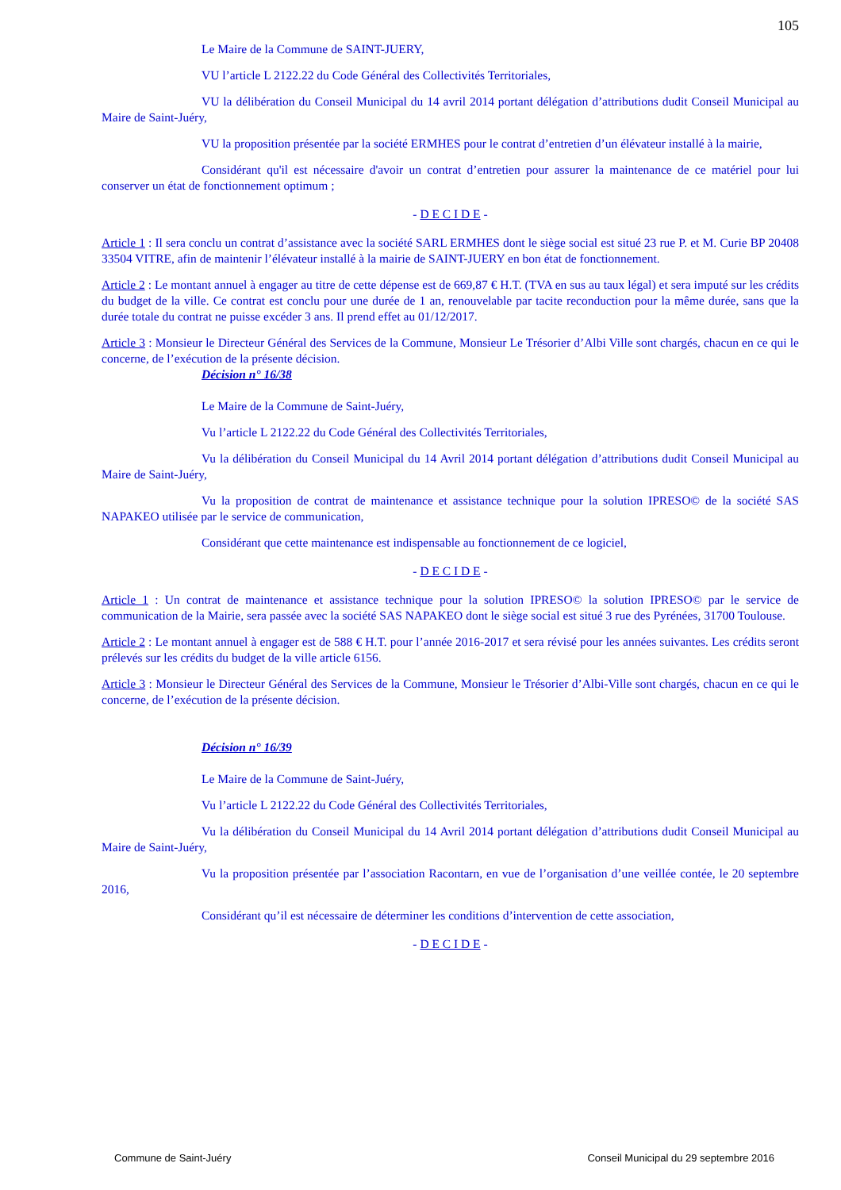105
Le Maire de la Commune de SAINT-JUERY,
VU l’article L 2122.22 du Code Général des Collectivités Territoriales,
VU la délibération du Conseil Municipal du 14 avril 2014 portant délégation d’attributions dudit Conseil Municipal au Maire de Saint-Juéry,
VU la proposition présentée par la société ERMHES pour le contrat d’entretien d’un élévateur installé à la mairie,
Considérant qu'il est nécessaire d'avoir un contrat d’entretien pour assurer la maintenance de ce matériel pour lui conserver un état de fonctionnement optimum ;
- D E C I D E -
Article 1 : Il sera conclu un contrat d’assistance avec la société SARL ERMHES dont le siège social est situé 23 rue P. et M. Curie BP 20408 33504 VITRE, afin de maintenir l’élévateur installé à la mairie de SAINT-JUERY en bon état de fonctionnement.
Article 2 : Le montant annuel à engager au titre de cette dépense est de 669,87 € H.T. (TVA en sus au taux légal) et sera imputé sur les crédits du budget de la ville. Ce contrat est conclu pour une durée de 1 an, renouvelable par tacite reconduction pour la même durée, sans que la durée totale du contrat ne puisse excéder 3 ans. Il prend effet au 01/12/2017.
Article 3 : Monsieur le Directeur Général des Services de la Commune, Monsieur Le Trésorier d’Albi Ville sont chargés, chacun en ce qui le concerne, de l’exécution de la présente décision.
Décision n° 16/38
Le Maire de la Commune de Saint-Juéry,
Vu l’article L 2122.22 du Code Général des Collectivités Territoriales,
Vu la délibération du Conseil Municipal du 14 Avril 2014 portant délégation d’attributions dudit Conseil Municipal au Maire de Saint-Juéry,
Vu la proposition de contrat de maintenance et assistance technique pour la solution IPRESO© de la société SAS NAPAKEO utilisée par le service de communication,
Considérant que cette maintenance est indispensable au fonctionnement de ce logiciel,
- D E C I D E -
Article 1 : Un contrat de maintenance et assistance technique pour la solution IPRESO© la solution IPRESO© par le service de communication de la Mairie, sera passée avec la société SAS NAPAKEO dont le siège social est situé 3 rue des Pyrénées, 31700 Toulouse.
Article 2 : Le montant annuel à engager est de 588 € H.T. pour l’année 2016-2017 et sera révisé pour les années suivantes. Les crédits seront prélevés sur les crédits du budget de la ville article 6156.
Article 3 : Monsieur le Directeur Général des Services de la Commune, Monsieur le Trésorier d’Albi-Ville sont chargés, chacun en ce qui le concerne, de l’exécution de la présente décision.
Décision n° 16/39
Le Maire de la Commune de Saint-Juéry,
Vu l’article L 2122.22 du Code Général des Collectivités Territoriales,
Vu la délibération du Conseil Municipal du 14 Avril 2014 portant délégation d’attributions dudit Conseil Municipal au Maire de Saint-Juéry,
Vu la proposition présentée par l’association Racontarn, en vue de l’organisation d’une veillée contée, le 20 septembre 2016,
Considérant qu’il est nécessaire de déterminer les conditions d’intervention de cette association,
- D E C I D E -
Commune de Saint-Juéry Conseil Municipal du 29 septembre 2016